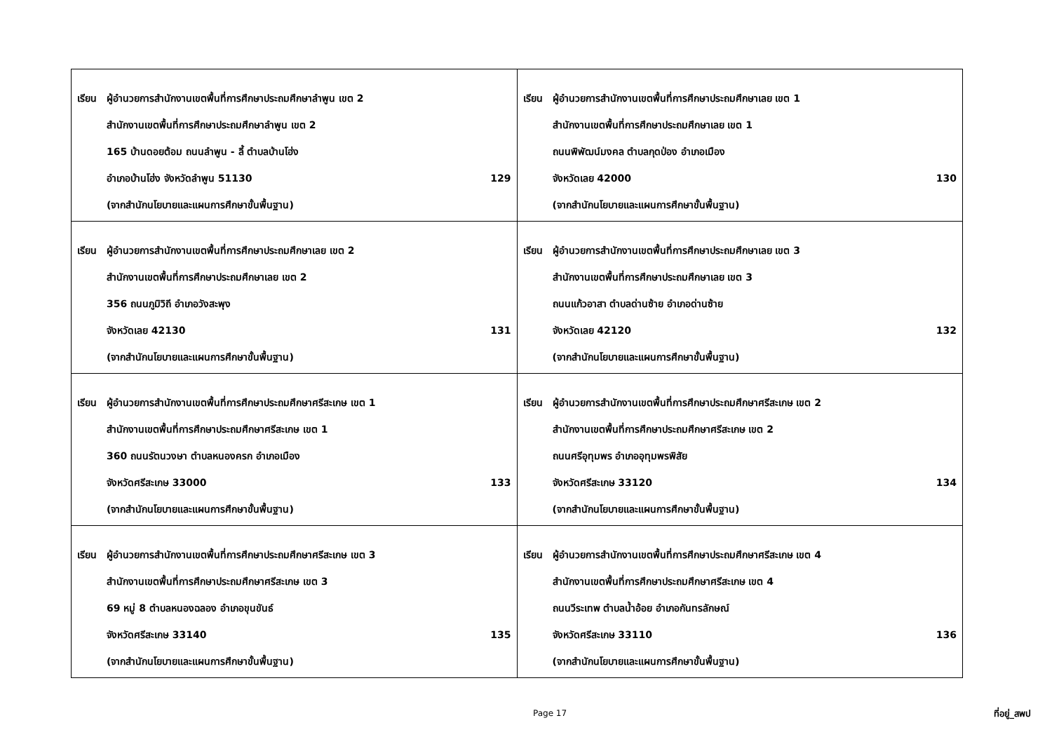| เรียน ผู้อำนวยการสำนักงานเขตพื้นที่การศึกษาประถมศึกษาลำพูน เขต 2 สำนักงานเขตพื้นที่การศึกษาประถมศึกษาลำพูน เขต 2 165 บ้านดอยต้อม ถนนลำพูน - ลี้ ตำบลบ้านโฮ่ง อำเภอบ้านโฮ่ง จังหวัดลำพูน 51130 129 (จากสำนักนโยบายและแผนการศึกษาขั้นพื้นฐาน) | เรียน ผู้อำนวยการสำนักงานเขตพื้นที่การศึกษาประถมศึกษาเลย เขต 1 สำนักงานเขตพื้นที่การศึกษาประถมศึกษาเลย เขต 1 ถนนพิพัฒน์มงคล ตำบลกุดป่อง อำเภอเมือง จังหวัดเลย 42000 130 (จากสำนักนโยบายและแผนการศึกษาขั้นพื้นฐาน) |
| เรียน ผู้อำนวยการสำนักงานเขตพื้นที่การศึกษาประถมศึกษาเลย เขต 2 สำนักงานเขตพื้นที่การศึกษาประถมศึกษาเลย เขต 2 356 ถนนภูมิวิถี อำเภอวังสะพุง จังหวัดเลย 42130 131 (จากสำนักนโยบายและแผนการศึกษาขั้นพื้นฐาน) | เรียน ผู้อำนวยการสำนักงานเขตพื้นที่การศึกษาประถมศึกษาเลย เขต 3 สำนักงานเขตพื้นที่การศึกษาประถมศึกษาเลย เขต 3 ถนนแก้วอาสา ตำบลด่านซ้าย อำเภอด่านซ้าย จังหวัดเลย 42120 132 (จากสำนักนโยบายและแผนการศึกษาขั้นพื้นฐาน) |
| เรียน ผู้อำนวยการสำนักงานเขตพื้นที่การศึกษาประถมศึกษาศรีสะเกษ เขต 1 สำนักงานเขตพื้นที่การศึกษาประถมศึกษาศรีสะเกษ เขต 1 360 ถนนรัตนวงษา ตำบลหนองครก อำเภอเมือง จังหวัดศรีสะเกษ 33000 133 (จากสำนักนโยบายและแผนการศึกษาขั้นพื้นฐาน) | เรียน ผู้อำนวยการสำนักงานเขตพื้นที่การศึกษาประถมศึกษาศรีสะเกษ เขต 2 สำนักงานเขตพื้นที่การศึกษาประถมศึกษาศรีสะเกษ เขต 2 ถนนศรีอุทุมพร อำเภออุทุมพรพิสัย จังหวัดศรีสะเกษ 33120 134 (จากสำนักนโยบายและแผนการศึกษาขั้นพื้นฐาน) |
| เรียน ผู้อำนวยการสำนักงานเขตพื้นที่การศึกษาประถมศึกษาศรีสะเกษ เขต 3 สำนักงานเขตพื้นที่การศึกษาประถมศึกษาศรีสะเกษ เขต 3 69 หมู่ 8 ตำบลหนองฉลอง อำเภอขุนขันธ์ จังหวัดศรีสะเกษ 33140 135 (จากสำนักนโยบายและแผนการศึกษาขั้นพื้นฐาน) | เรียน ผู้อำนวยการสำนักงานเขตพื้นที่การศึกษาประถมศึกษาศรีสะเกษ เขต 4 สำนักงานเขตพื้นที่การศึกษาประถมศึกษาศรีสะเกษ เขต 4 ถนนวีระเทพ ตำบลน้ำอ้อย อำเภอกันทรลักษณ์ จังหวัดศรีสะเกษ 33110 136 (จากสำนักนโยบายและแผนการศึกษาขั้นพื้นฐาน) |
Page 17 ที่อยู่_สพป